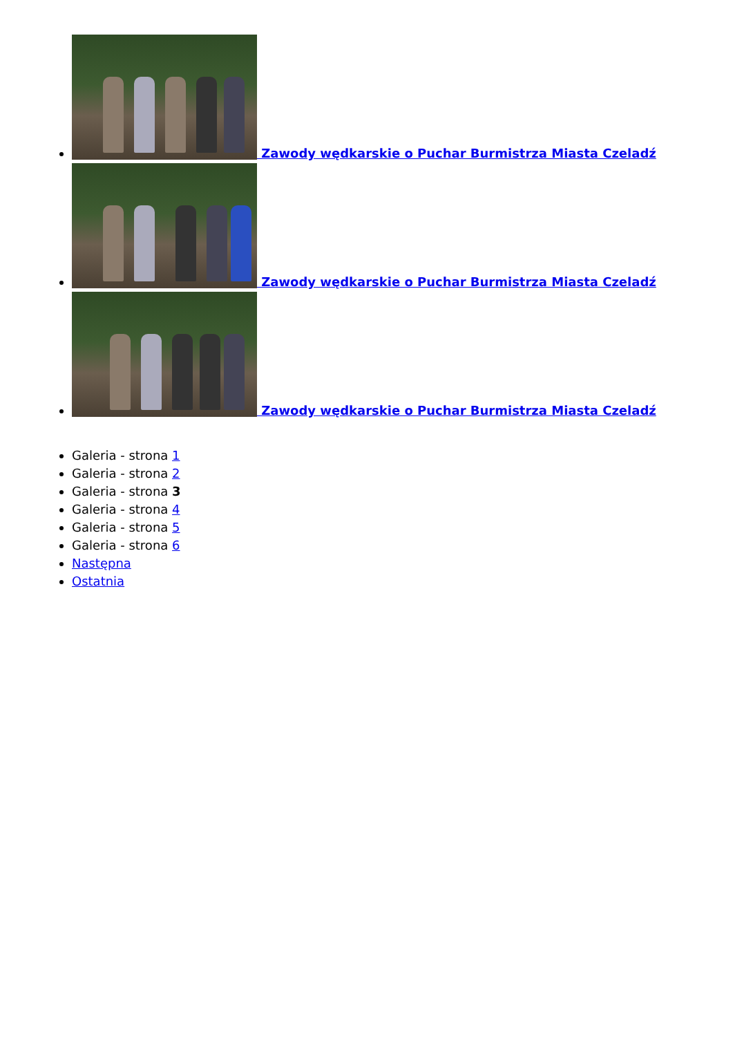Zawody wędkarskie o Puchar Burmistrza Miasta Czeladź
Zawody wędkarskie o Puchar Burmistrza Miasta Czeladź
Zawody wędkarskie o Puchar Burmistrza Miasta Czeladź
Galeria - strona 1
Galeria - strona 2
Galeria - strona 3
Galeria - strona 4
Galeria - strona 5
Galeria - strona 6
Następna
Ostatnia